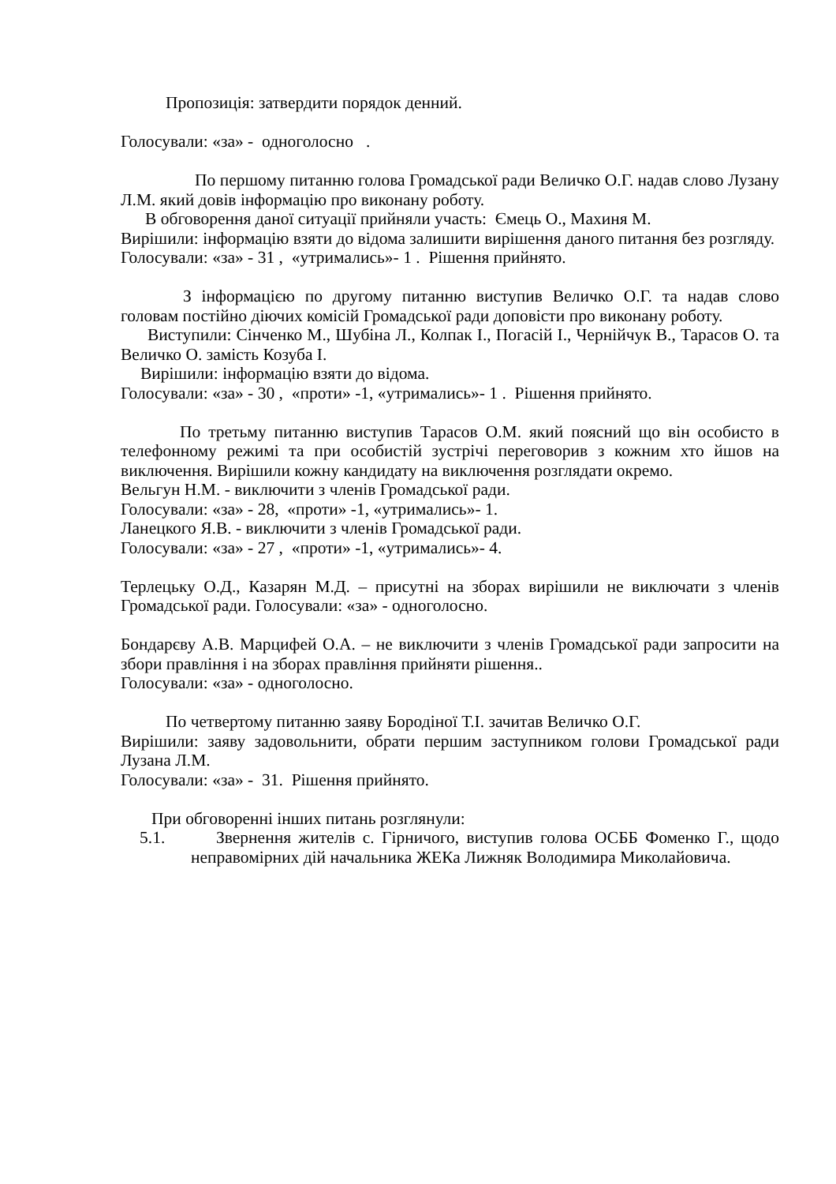Пропозиція: затвердити порядок денний.
Голосували: «за» - одноголосно .
По першому питанню голова Громадської ради Величко О.Г. надав слово Лузану Л.М. який довів інформацію про виконану роботу.
В обговорення даної ситуації прийняли участь: Ємець О., Махиня М.
Вирішили: інформацію взяти до відома залишити вирішення даного питання без розгляду.
Голосували: «за» - 31 , «утримались»- 1 . Рішення прийнято.
З інформацією по другому питанню виступив Величко О.Г. та надав слово головам постійно діючих комісій Громадської ради доповісти про виконану роботу.
Виступили: Сінченко М., Шубіна Л., Колпак І., Погасій І., Чернійчук В., Тарасов О. та Величко О. замість Козуба І.
Вирішили: інформацію взяти до відома.
Голосували: «за» - 30 , «проти» -1, «утримались»- 1 . Рішення прийнято.
По третьму питанню виступив Тарасов О.М. який поясний що він особисто в телефонному режимі та при особистій зустрічі переговорив з кожним хто йшов на виключення. Вирішили кожну кандидату на виключення розглядати окремо.
Вельгун Н.М. - виключити з членів Громадської ради.
Голосували: «за» - 28, «проти» -1, «утримались»- 1.
Ланецкого Я.В. - виключити з членів Громадської ради.
Голосували: «за» - 27 , «проти» -1, «утримались»- 4.
Терлецьку О.Д., Казарян М.Д. – присутні на зборах вирішили не виключати з членів Громадської ради. Голосували: «за» - одноголосно.
Бондарєву А.В. Марцифей О.А. – не виключити з членів Громадської ради запросити на збори правління і на зборах правління прийняти рішення..
Голосували: «за» - одноголосно.
По четвертому питанню заяву Бородіної Т.І. зачитав Величко О.Г.
Вирішили: заяву задовольнити, обрати першим заступником голови Громадської ради Лузана Л.М.
Голосували: «за» - 31. Рішення прийнято.
При обговоренні інших питань розглянули:
5.1. Звернення жителів с. Гірничого, виступив голова ОСББ Фоменко Г., щодо неправомірних дій начальника ЖЕКа Лижняк Володимира Миколайовича.